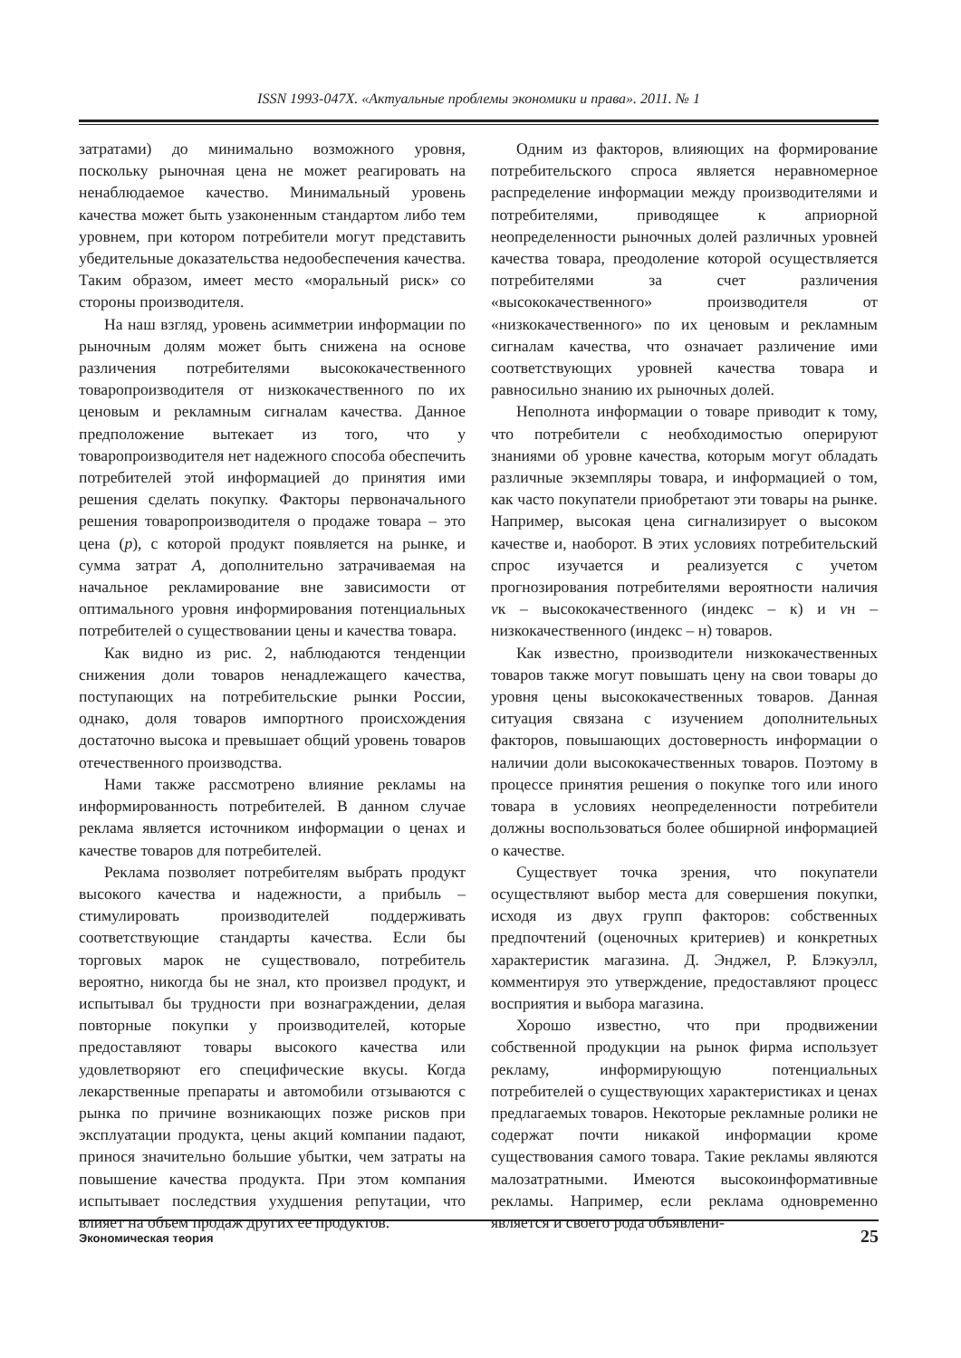ISSN 1993-047X. «Актуальные проблемы экономики и права». 2011. № 1
затратами) до минимально возможного уровня, поскольку рыночная цена не может реагировать на ненаблюдаемое качество. Минимальный уровень качества может быть узаконенным стандартом либо тем уровнем, при котором потребители могут представить убедительные доказательства недообеспечения качества. Таким образом, имеет место «моральный риск» со стороны производителя.
На наш взгляд, уровень асимметрии информации по рыночным долям может быть снижена на основе различения потребителями высококачественного товаропроизводителя от низкокачественного по их ценовым и рекламным сигналам качества. Данное предположение вытекает из того, что у товаропроизводителя нет надежного способа обеспечить потребителей этой информацией до принятия ими решения сделать покупку. Факторы первоначального решения товаропроизводителя о продаже товара – это цена (p), с которой продукт появляется на рынке, и сумма затрат A, дополнительно затрачиваемая на начальное рекламирование вне зависимости от оптимального уровня информирования потенциальных потребителей о существовании цены и качества товара.
Как видно из рис. 2, наблюдаются тенденции снижения доли товаров ненадлежащего качества, поступающих на потребительские рынки России, однако, доля товаров импортного происхождения достаточно высока и превышает общий уровень товаров отечественного производства.
Нами также рассмотрено влияние рекламы на информированность потребителей. В данном случае реклама является источником информации о ценах и качестве товаров для потребителей.
Реклама позволяет потребителям выбрать продукт высокого качества и надежности, а прибыль – стимулировать производителей поддерживать соответствующие стандарты качества. Если бы торговых марок не существовало, потребитель вероятно, никогда бы не знал, кто произвел продукт, и испытывал бы трудности при вознаграждении, делая повторные покупки у производителей, которые предоставляют товары высокого качества или удовлетворяют его специфические вкусы. Когда лекарственные препараты и автомобили отзываются с рынка по причине возникающих позже рисков при эксплуатации продукта, цены акций компании падают, принося значительно большие убытки, чем затраты на повышение качества продукта. При этом компания испытывает последствия ухудшения репутации, что влияет на объем продаж других ее продуктов.
Одним из факторов, влияющих на формирование потребительского спроса является неравномерное распределение информации между производителями и потребителями, приводящее к априорной неопределенности рыночных долей различных уровней качества товара, преодоление которой осуществляется потребителями за счет различения «высококачественного» производителя от «низкокачественного» по их ценовым и рекламным сигналам качества, что означает различение ими соответствующих уровней качества товара и равносильно знанию их рыночных долей.
Неполнота информации о товаре приводит к тому, что потребители с необходимостью оперируют знаниями об уровне качества, которым могут обладать различные экземпляры товара, и информацией о том, как часто покупатели приобретают эти товары на рынке. Например, высокая цена сигнализирует о высоком качестве и, наоборот. В этих условиях потребительский спрос изучается и реализуется с учетом прогнозирования потребителями вероятности наличия vк – высококачественного (индекс – к) и vн – низкокачественного (индекс – н) товаров.
Как известно, производители низкокачественных товаров также могут повышать цену на свои товары до уровня цены высококачественных товаров. Данная ситуация связана с изучением дополнительных факторов, повышающих достоверность информации о наличии доли высококачественных товаров. Поэтому в процессе принятия решения о покупке того или иного товара в условиях неопределенности потребители должны воспользоваться более обширной информацией о качестве.
Существует точка зрения, что покупатели осуществляют выбор места для совершения покупки, исходя из двух групп факторов: собственных предпочтений (оценочных критериев) и конкретных характеристик магазина. Д. Энджел, Р. Блэкуэлл, комментируя это утверждение, предоставляют процесс восприятия и выбора магазина.
Хорошо известно, что при продвижении собственной продукции на рынок фирма использует рекламу, информирующую потенциальных потребителей о существующих характеристиках и ценах предлагаемых товаров. Некоторые рекламные ролики не содержат почти никакой информации кроме существования самого товара. Такие рекламы являются малозатратными. Имеются высокоинформативные рекламы. Например, если реклама одновременно является и своего рода объявлени-
Экономическая теория 25